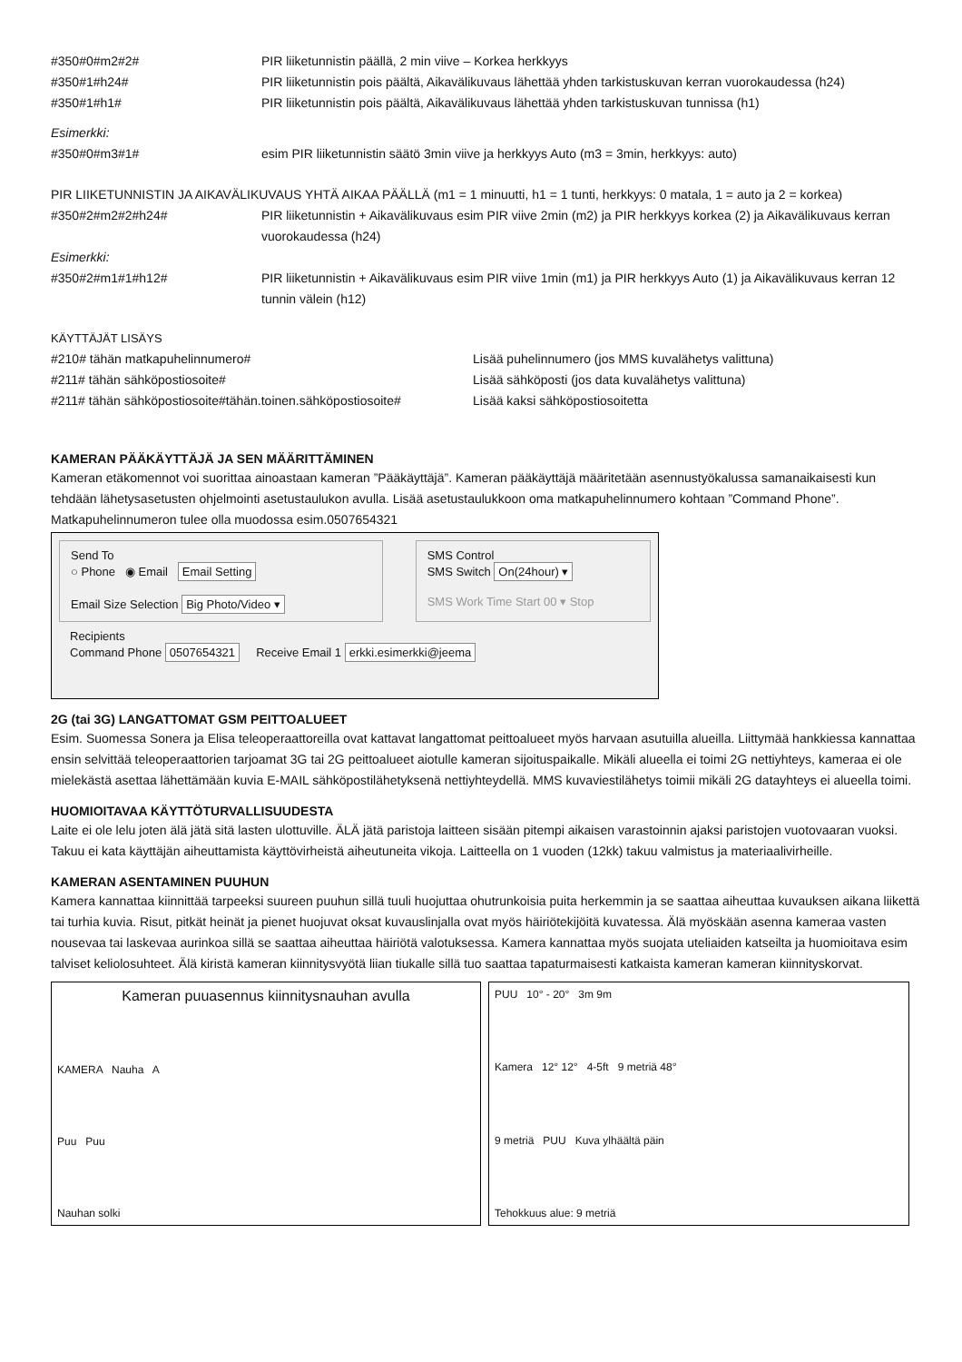#350#0#m2#2# PIR liiketunnistin päällä, 2 min viive – Korkea herkkyys
#350#1#h24# PIR liiketunnistin pois päältä, Aikavälikuvaus lähettää yhden tarkistuskuvan kerran vuorokaudessa (h24)
#350#1#h1# PIR liiketunnistin pois päältä, Aikavälikuvaus lähettää yhden tarkistuskuvan tunnissa (h1)
Esimerkki:
#350#0#m3#1# esim PIR liiketunnistin säätö 3min viive ja herkkyys Auto (m3 = 3min, herkkyys: auto)
PIR LIIKETUNNISTIN JA AIKAVÄLIKUVAUS YHTÄ AIKAA PÄÄLLÄ (m1 = 1 minuutti, h1 = 1 tunti, herkkyys: 0 matala, 1 = auto ja 2 = korkea)
#350#2#m2#2#h24# PIR liiketunnistin + Aikavälikuvaus esim PIR viive 2min (m2) ja PIR herkkyys korkea (2) ja Aikavälikuvaus kerran vuorokaudessa (h24)
Esimerkki:
#350#2#m1#1#h12# PIR liiketunnistin + Aikavälikuvaus esim PIR viive 1min (m1) ja PIR herkkyys Auto (1) ja Aikavälikuvaus kerran 12 tunnin välein (h12)
KÄYTTÄJÄT LISÄYS
#210# tähän matkapuhelinnumero# Lisää puhelinnumero (jos MMS kuvalähetys valittuna)
#211# tähän sähköpostiosoite# Lisää sähköposti (jos data kuvalähetys valittuna)
#211# tähän sähköpostiosoite#tähän.toinen.sähköpostiosoite# Lisää kaksi sähköpostiosoitetta
KAMERAN PÄÄKÄYTTÄJÄ JA SEN MÄÄRITTÄMINEN
Kameran etäkomennot voi suorittaa ainoastaan kameran ”Pääkäyttäjä”. Kameran pääkäyttäjä määritetään asennustyökalussa samanaikaisesti kun tehdään lähetysasetusten ohjelmointi asetustaulukon avulla. Lisää asetustaulukkoon oma matkapuhelinnumero kohtaan ”Command Phone”. Matkapuhelinnumeron tulee olla muodossa esim.0507654321
Send To
○ Phone ◉ Email Email Setting
Email Size Selection Big Photo/Video ▾
SMS Control
SMS Switch On(24hour) ▾
SMS Work Time Start 00 ▾ Stop
Recipients
Command Phone 0507654321 Receive Email 1 erkki.esimerkki@jeema
2G (tai 3G) LANGATTOMAT GSM PEITTOALUEET
Esim. Suomessa Sonera ja Elisa teleoperaattoreilla ovat kattavat langattomat peittoalueet myös harvaan asutuilla alueilla. Liittymää hankkiessa kannattaa ensin selvittää teleoperaattorien tarjoamat 3G tai 2G peittoalueet aiotulle kameran sijoituspaikalle. Mikäli alueella ei toimi 2G nettiyhteys, kameraa ei ole mielekästä asettaa lähettämään kuvia E-MAIL sähköpostilähetyksenä nettiyhteydellä. MMS kuvaviestilähetys toimii mikäli 2G datayhteys ei alueella toimi.
HUOMIOITAVAA KÄYTTÖTURVALLISUUDESTA
Laite ei ole lelu joten älä jätä sitä lasten ulottuville. ÄLÄ jätä paristoja laitteen sisään pitempi aikaisen varastoinnin ajaksi paristojen vuotovaaran vuoksi. Takuu ei kata käyttäjän aiheuttamista käyttövirheistä aiheutuneita vikoja. Laitteella on 1 vuoden (12kk) takuu valmistus ja materiaalivirheille.
KAMERAN ASENTAMINEN PUUHUN
Kamera kannattaa kiinnittää tarpeeksi suureen puuhun sillä tuuli huojuttaa ohutrunkoisia puita herkemmin ja se saattaa aiheuttaa kuvauksen aikana liikettä tai turhia kuvia. Risut, pitkät heinät ja pienet huojuvat oksat kuvauslinjalla ovat myös häiriötekijöitä kuvatessa. Älä myöskään asenna kameraa vasten nousevaa tai laskevaa aurinkoa sillä se saattaa aiheuttaa häiriötä valotuksessa. Kamera kannattaa myös suojata uteliaiden katseilta ja huomioitava esim talviset keliolosuhteet. Älä kiristä kameran kiinnitysvyötä liian tiukalle sillä tuo saattaa tapaturmaisesti katkaista kameran kameran kiinnityskorvat.
Kameran puuasennus kiinnitysnauhan avulla
KAMERA Nauha A
Puu Puu
Nauhan solki
PUU 10° - 20° 3m 9m
Kamera 12° 12° 4-5ft 9 metriä 48°
9 metriä PUU Kuva ylhäältä päin
Tehokkuus alue: 9 metriä